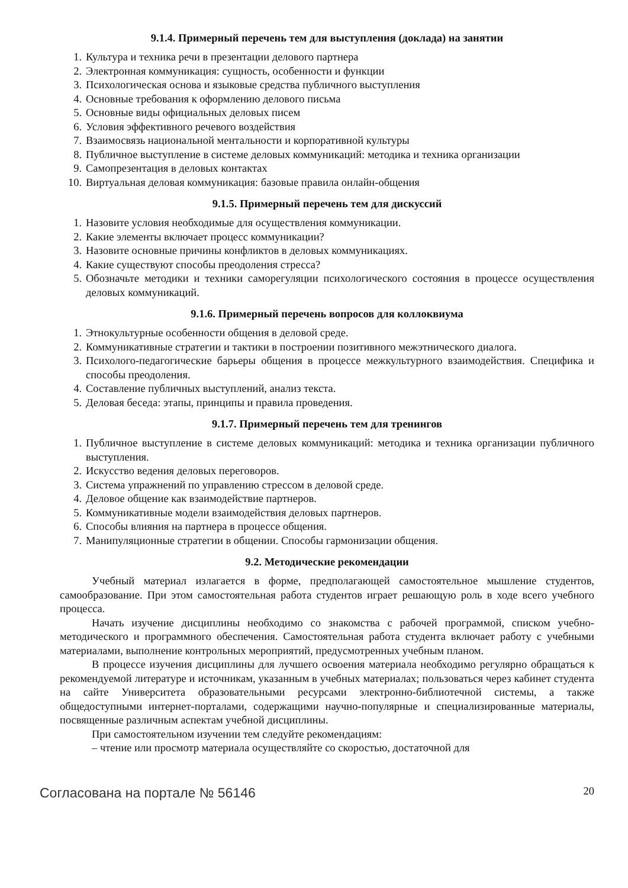9.1.4. Примерный перечень тем для выступления (доклада) на занятии
1. Культура и техника речи в презентации делового партнера
2. Электронная коммуникация: сущность, особенности и функции
3. Психологическая основа и языковые средства публичного выступления
4. Основные требования к оформлению делового письма
5. Основные виды официальных деловых писем
6. Условия эффективного речевого воздействия
7. Взаимосвязь национальной ментальности и корпоративной культуры
8. Публичное выступление в системе деловых коммуникаций: методика и техника организации
9. Самопрезентация в деловых контактах
10. Виртуальная деловая коммуникация: базовые правила онлайн-общения
9.1.5. Примерный перечень тем для дискуссий
1. Назовите условия необходимые для осуществления коммуникации.
2. Какие элементы включает процесс коммуникации?
3. Назовите основные причины конфликтов в деловых коммуникациях.
4. Какие существуют способы преодоления стресса?
5. Обозначьте методики и техники саморегуляции психологического состояния в процессе осуществления деловых коммуникаций.
9.1.6. Примерный перечень вопросов для коллоквиума
1. Этнокультурные особенности общения в деловой среде.
2. Коммуникативные стратегии и тактики в построении позитивного межэтнического диалога.
3. Психолого-педагогические барьеры общения в процессе межкультурного взаимодействия. Специфика и способы преодоления.
4. Составление публичных выступлений, анализ текста.
5. Деловая беседа: этапы, принципы и правила проведения.
9.1.7. Примерный перечень тем для тренингов
1. Публичное выступление в системе деловых коммуникаций: методика и техника организации публичного выступления.
2. Искусство ведения деловых переговоров.
3. Система упражнений по управлению стрессом в деловой среде.
4. Деловое общение как взаимодействие партнеров.
5. Коммуникативные модели взаимодействия деловых партнеров.
6. Способы влияния на партнера в процессе общения.
7. Манипуляционные стратегии в общении. Способы гармонизации общения.
9.2. Методические рекомендации
Учебный материал излагается в форме, предполагающей самостоятельное мышление студентов, самообразование. При этом самостоятельная работа студентов играет решающую роль в ходе всего учебного процесса.
Начать изучение дисциплины необходимо со знакомства с рабочей программой, списком учебно-методического и программного обеспечения. Самостоятельная работа студента включает работу с учебными материалами, выполнение контрольных мероприятий, предусмотренных учебным планом.
В процессе изучения дисциплины для лучшего освоения материала необходимо регулярно обращаться к рекомендуемой литературе и источникам, указанным в учебных материалах; пользоваться через кабинет студента на сайте Университета образовательными ресурсами электронно-библиотечной системы, а также общедоступными интернет-порталами, содержащими научно-популярные и специализированные материалы, посвященные различным аспектам учебной дисциплины.
При самостоятельном изучении тем следуйте рекомендациям:
– чтение или просмотр материала осуществляйте со скоростью, достаточной для
Согласована на портале № 56146 20